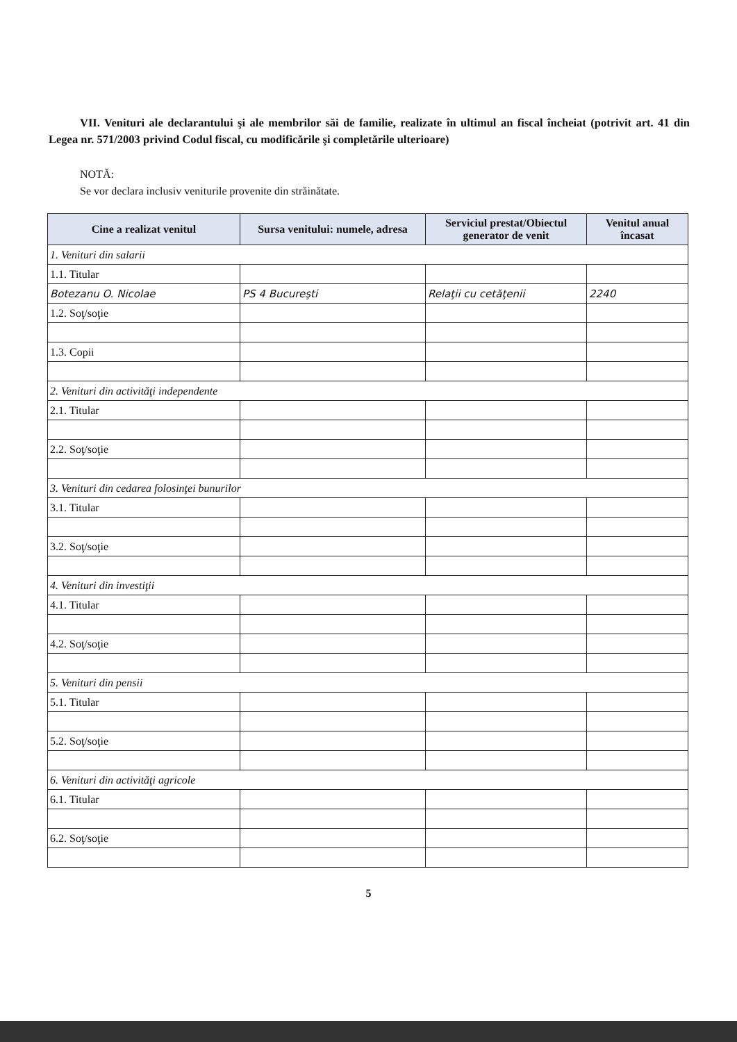VII. Venituri ale declarantului şi ale membrilor săi de familie, realizate în ultimul an fiscal încheiat (potrivit art. 41 din Legea nr. 571/2003 privind Codul fiscal, cu modificările şi completările ulterioare)
NOTĂ:
Se vor declara inclusiv veniturile provenite din străinătate.
| Cine a realizat venitul | Sursa venitului: numele, adresa | Serviciul prestat/Obiectul generator de venit | Venitul anual încasat |
| --- | --- | --- | --- |
| 1. Venituri din salarii | | | |
| 1.1. Titular | | | |
| Botezanu O. Nicolae | PS 4 Bucureşti | Relaţii cu cetăţenii | 2240 |
| 1.2. Soţ/soţie | | | |
| 1.3. Copii | | | |
| 2. Venituri din activităţi independente | | | |
| 2.1. Titular | | | |
| 2.2. Soţ/soţie | | | |
| 3. Venituri din cedarea folosinţei bunurilor | | | |
| 3.1. Titular | | | |
| 3.2. Soţ/soţie | | | |
| 4. Venituri din investiţii | | | |
| 4.1. Titular | | | |
| 4.2. Soţ/soţie | | | |
| 5. Venituri din pensii | | | |
| 5.1. Titular | | | |
| 5.2. Soţ/soţie | | | |
| 6. Venituri din activităţi agricole | | | |
| 6.1. Titular | | | |
| 6.2. Soţ/soţie | | | |
5